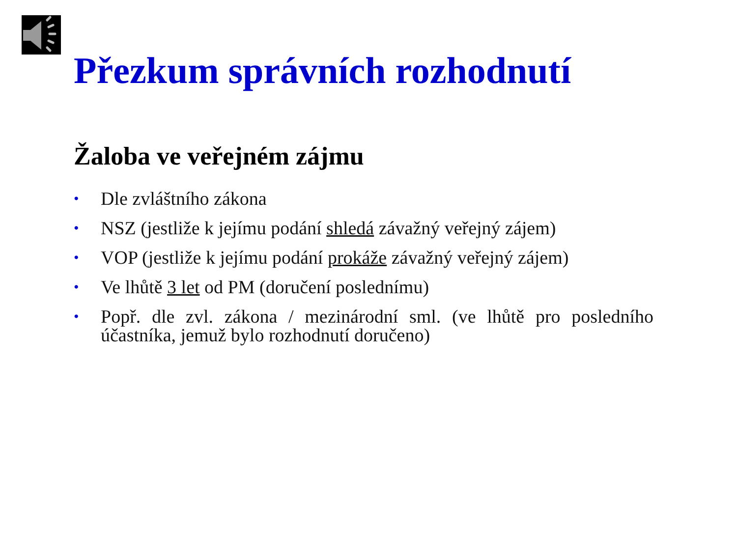Přezkum správních rozhodnutí
Žaloba ve veřejném zájmu
• Dle zvláštního zákona
• NSZ (jestliže k jejímu podání shledá závažný veřejný zájem)
• VOP (jestliže k jejímu podání prokáže závažný veřejný zájem)
• Ve lhůtě 3 let od PM (doručení poslednímu)
• Popř. dle zvl. zákona / mezinárodní sml. (ve lhůtě pro posledního účastníka, jemuž bylo rozhodnutí doručeno)